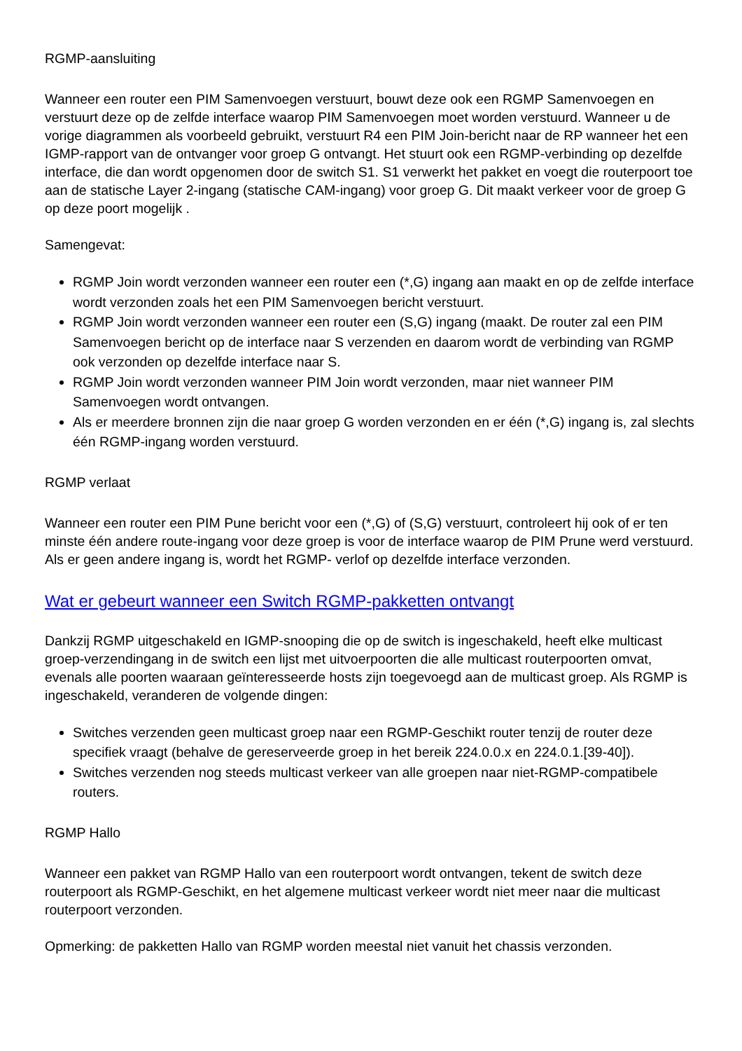RGMP-aansluiting
Wanneer een router een PIM Samenvoegen verstuurt, bouwt deze ook een RGMP Samenvoegen en verstuurt deze op de zelfde interface waarop PIM Samenvoegen moet worden verstuurd. Wanneer u de vorige diagrammen als voorbeeld gebruikt, verstuurt R4 een PIM Join-bericht naar de RP wanneer het een IGMP-rapport van de ontvanger voor groep G ontvangt. Het stuurt ook een RGMP-verbinding op dezelfde interface, die dan wordt opgenomen door de switch S1. S1 verwerkt het pakket en voegt die routerpoort toe aan de statische Layer 2-ingang (statische CAM-ingang) voor groep G. Dit maakt verkeer voor de groep G op deze poort mogelijk .
Samengevat:
RGMP Join wordt verzonden wanneer een router een (*,G) ingang aan maakt en op de zelfde interface wordt verzonden zoals het een PIM Samenvoegen bericht verstuurt.
RGMP Join wordt verzonden wanneer een router een (S,G) ingang (maakt. De router zal een PIM Samenvoegen bericht op de interface naar S verzenden en daarom wordt de verbinding van RGMP ook verzonden op dezelfde interface naar S.
RGMP Join wordt verzonden wanneer PIM Join wordt verzonden, maar niet wanneer PIM Samenvoegen wordt ontvangen.
Als er meerdere bronnen zijn die naar groep G worden verzonden en er één (*,G) ingang is, zal slechts één RGMP-ingang worden verstuurd.
RGMP verlaat
Wanneer een router een PIM Pune bericht voor een (*,G) of (S,G) verstuurt, controleert hij ook of er ten minste één andere route-ingang voor deze groep is voor de interface waarop de PIM Prune werd verstuurd. Als er geen andere ingang is, wordt het RGMP- verlof op dezelfde interface verzonden.
Wat er gebeurt wanneer een Switch RGMP-pakketten ontvangt
Dankzij RGMP uitgeschakeld en IGMP-snooping die op de switch is ingeschakeld, heeft elke multicast groep-verzendingang in de switch een lijst met uitvoerpoorten die alle multicast routerpoorten omvat, evenals alle poorten waaraan geïnteresseerde hosts zijn toegevoegd aan de multicast groep. Als RGMP is ingeschakeld, veranderen de volgende dingen:
Switches verzenden geen multicast groep naar een RGMP-Geschikt router tenzij de router deze specifiek vraagt (behalve de gereserveerde groep in het bereik 224.0.0.x en 224.0.1.[39-40]).
Switches verzenden nog steeds multicast verkeer van alle groepen naar niet-RGMP-compatibele routers.
RGMP Hallo
Wanneer een pakket van RGMP Hallo van een routerpoort wordt ontvangen, tekent de switch deze routerpoort als RGMP-Geschikt, en het algemene multicast verkeer wordt niet meer naar die multicast routerpoort verzonden.
Opmerking: de pakketten Hallo van RGMP worden meestal niet vanuit het chassis verzonden.